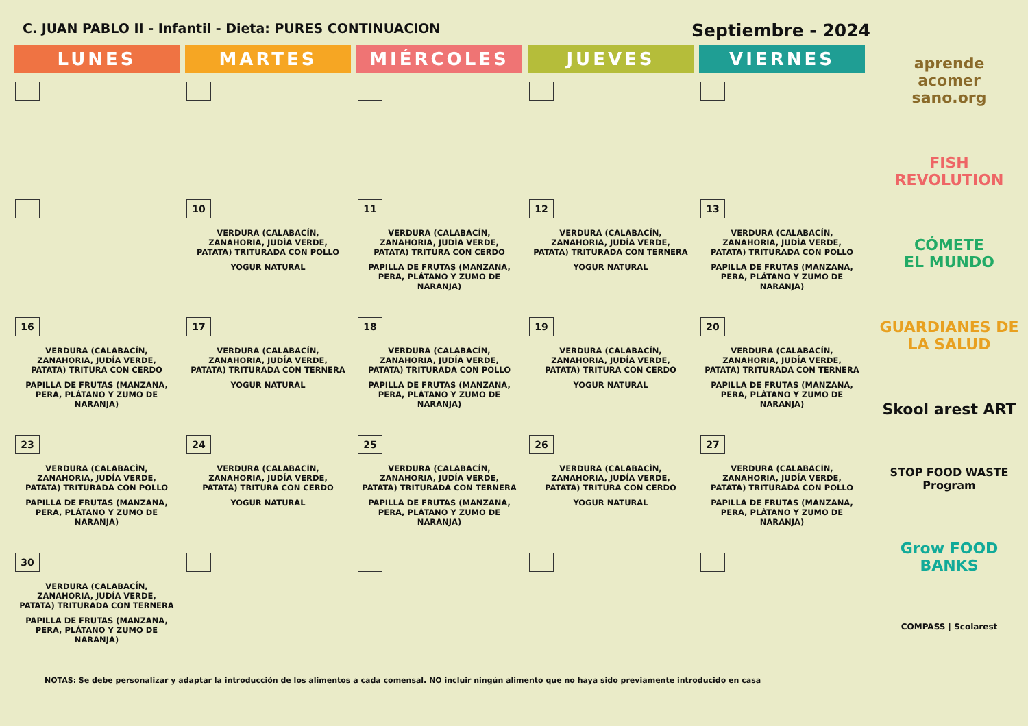C. JUAN PABLO II - Infantil - Dieta: PURES CONTINUACION Septiembre - 2024
| LUNES | MARTES | MIÉRCOLES | JUEVES | VIERNES |
| --- | --- | --- | --- | --- |
| | 10 VERDURA (CALABACÍN, ZANAHORIA, JUDÍA VERDE, PATATA) TRITURADA CON POLLO YOGUR NATURAL | 11 VERDURA (CALABACÍN, ZANAHORIA, JUDÍA VERDE, PATATA) TRITURA CON CERDO PAPILLA DE FRUTAS (MANZANA, PERA, PLÁTANO Y ZUMO DE NARANJA) | 12 VERDURA (CALABACÍN, ZANAHORIA, JUDÍA VERDE, PATATA) TRITURADA CON TERNERA YOGUR NATURAL | 13 VERDURA (CALABACÍN, ZANAHORIA, JUDÍA VERDE, PATATA) TRITURADA CON POLLO PAPILLA DE FRUTAS (MANZANA, PERA, PLÁTANO Y ZUMO DE NARANJA) |
| 16 VERDURA (CALABACÍN, ZANAHORIA, JUDÍA VERDE, PATATA) TRITURA CON CERDO PAPILLA DE FRUTAS (MANZANA, PERA, PLÁTANO Y ZUMO DE NARANJA) | 17 VERDURA (CALABACÍN, ZANAHORIA, JUDÍA VERDE, PATATA) TRITURADA CON TERNERA YOGUR NATURAL | 18 VERDURA (CALABACÍN, ZANAHORIA, JUDÍA VERDE, PATATA) TRITURADA CON POLLO PAPILLA DE FRUTAS (MANZANA, PERA, PLÁTANO Y ZUMO DE NARANJA) | 19 VERDURA (CALABACÍN, ZANAHORIA, JUDÍA VERDE, PATATA) TRITURA CON CERDO YOGUR NATURAL | 20 VERDURA (CALABACÍN, ZANAHORIA, JUDÍA VERDE, PATATA) TRITURADA CON TERNERA PAPILLA DE FRUTAS (MANZANA, PERA, PLÁTANO Y ZUMO DE NARANJA) |
| 23 VERDURA (CALABACÍN, ZANAHORIA, JUDÍA VERDE, PATATA) TRITURADA CON POLLO PAPILLA DE FRUTAS (MANZANA, PERA, PLÁTANO Y ZUMO DE NARANJA) | 24 VERDURA (CALABACÍN, ZANAHORIA, JUDÍA VERDE, PATATA) TRITURA CON CERDO YOGUR NATURAL | 25 VERDURA (CALABACÍN, ZANAHORIA, JUDÍA VERDE, PATATA) TRITURADA CON TERNERA PAPILLA DE FRUTAS (MANZANA, PERA, PLÁTANO Y ZUMO DE NARANJA) | 26 VERDURA (CALABACÍN, ZANAHORIA, JUDÍA VERDE, PATATA) TRITURA CON CERDO YOGUR NATURAL | 27 VERDURA (CALABACÍN, ZANAHORIA, JUDÍA VERDE, PATATA) TRITURADA CON POLLO PAPILLA DE FRUTAS (MANZANA, PERA, PLÁTANO Y ZUMO DE NARANJA) |
| 30 VERDURA (CALABACÍN, ZANAHORIA, JUDÍA VERDE, PATATA) TRITURADA CON TERNERA PAPILLA DE FRUTAS (MANZANA, PERA, PLÁTANO Y ZUMO DE NARANJA) | | | | |
NOTAS: Se debe personalizar y adaptar la introducción de los alimentos a cada comensal. NO incluir ningún alimento que no haya sido previamente introducido en casa
aprende
acomer
sano.org
FISH
REVOLUTION
CÓMETE
EL MUNDO
GUARDIANES DE LA SALUD
Skool arest ART
STOP FOOD WASTE Program
Grow FOOD BANKS
COMPASS | Scolarest